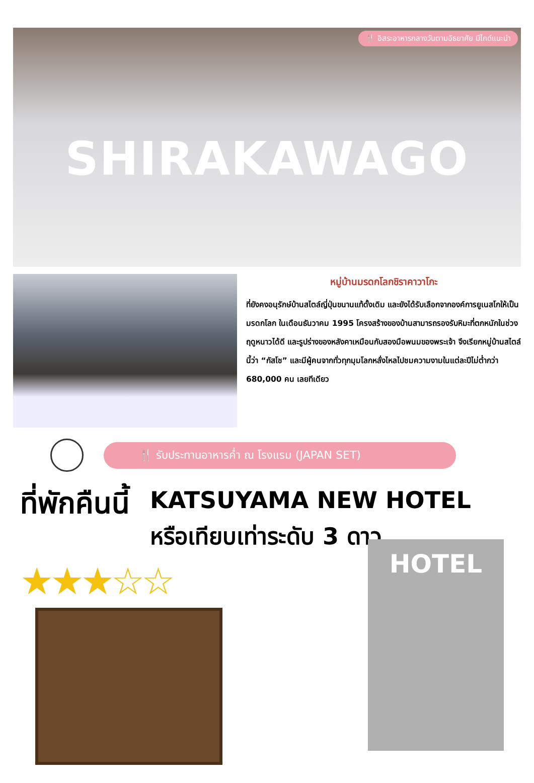🍴 อิสระอาหารกลางวันตามอัธยาศัย มีไกด์แนะนำ
SHIRAKAWAGO
หมู่บ้านมรดกโลกชิราคาวาโกะ
ที่ยังคงอนุรักษ์บ้านสไตล์ญี่ปุ่นขนานแท้ดั้งเดิม และยังได้รับเลือกจากองค์การยูเนสโกให้เป็นมรดกโลก ในเดือนธันวาคม 1995 โครงสร้างของบ้านสามารถรองรับหิมะที่ตกหนักในช่วงฤดูหนาวได้ดี และรูปร่างของหลังคาเหมือนกับสองมือพนมของพระเจ้า จึงเรียกหมู่บ้านสไตล์นี้ว่า “กัสโช” และมีผู้คนจากทั่วทุกมุมโลกหลั่งไหลไปชมความงามในแต่ละปีไม่ต่ำกว่า 680,000 คน เลยทีเดียว
🍴 รับประทานอาหารค่ำ ณ โรงแรม (JAPAN SET)
ที่พักคืนนี้
KATSUYAMA NEW HOTEL
หรือเทียบเท่าระดับ 3 ดาว
★★★☆☆
HOTEL